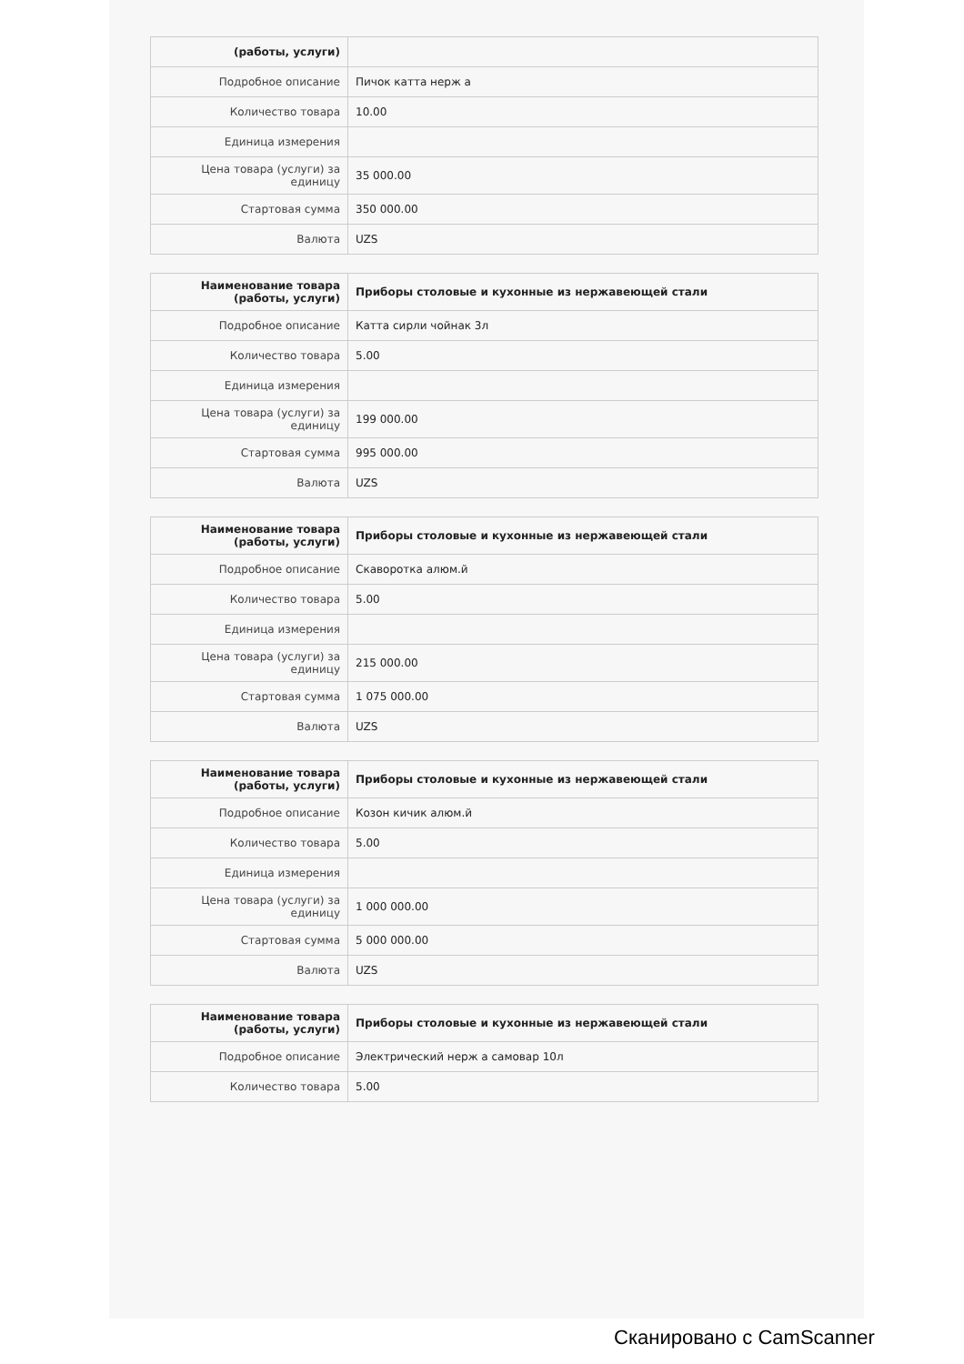| (работы, услуги) | |
| Подробное описание | Пичок катта нерж а |
| Количество товара | 10.00 |
| Единица измерения | |
| Цена товара (услуги) за единицу | 35 000.00 |
| Стартовая сумма | 350 000.00 |
| Валюта | UZS |
| Наименование товара (работы, услуги) | Приборы столовые и кухонные из нержавеющей стали |
| Подробное описание | Катта сирли чойнак 3л |
| Количество товара | 5.00 |
| Единица измерения | |
| Цена товара (услуги) за единицу | 199 000.00 |
| Стартовая сумма | 995 000.00 |
| Валюта | UZS |
| Наименование товара (работы, услуги) | Приборы столовые и кухонные из нержавеющей стали |
| Подробное описание | Скаворотка алюм.й |
| Количество товара | 5.00 |
| Единица измерения | |
| Цена товара (услуги) за единицу | 215 000.00 |
| Стартовая сумма | 1 075 000.00 |
| Валюта | UZS |
| Наименование товара (работы, услуги) | Приборы столовые и кухонные из нержавеющей стали |
| Подробное описание | Козон кичик алюм.й |
| Количество товара | 5.00 |
| Единица измерения | |
| Цена товара (услуги) за единицу | 1 000 000.00 |
| Стартовая сумма | 5 000 000.00 |
| Валюта | UZS |
| Наименование товара (работы, услуги) | Приборы столовые и кухонные из нержавеющей стали |
| Подробное описание | Электрический нерж а самовар 10л |
| Количество товара | 5.00 |
Сканировано с CamScanner